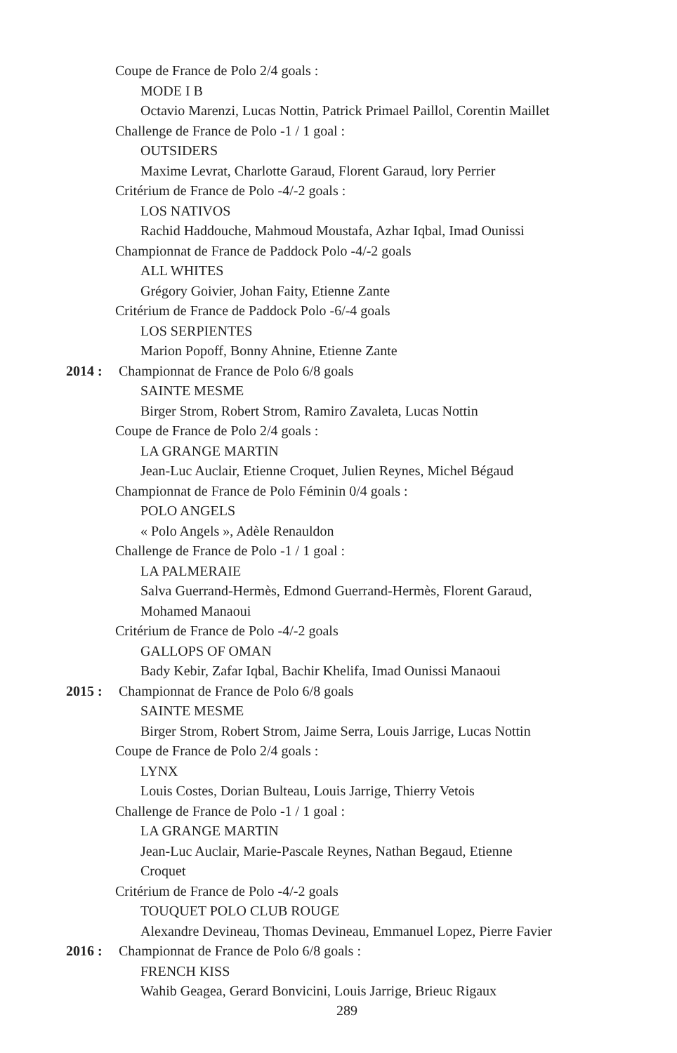Coupe de France de Polo 2/4 goals :
MODE I B
Octavio Marenzi, Lucas Nottin, Patrick Primael Paillol, Corentin Maillet
Challenge de France de Polo -1 / 1 goal :
OUTSIDERS
Maxime Levrat, Charlotte Garaud, Florent Garaud, lory Perrier
Critérium de France de Polo -4/-2 goals :
LOS NATIVOS
Rachid Haddouche, Mahmoud Moustafa, Azhar Iqbal, Imad Ounissi
Championnat de France de Paddock Polo -4/-2 goals
ALL WHITES
Grégory Goivier, Johan Faity, Etienne Zante
Critérium de France de Paddock Polo -6/-4 goals
LOS SERPIENTES
Marion Popoff, Bonny Ahnine, Etienne Zante
2014 : Championnat de France de Polo 6/8 goals
SAINTE MESME
Birger Strom, Robert Strom, Ramiro Zavaleta, Lucas Nottin
Coupe de France de Polo 2/4 goals :
LA GRANGE MARTIN
Jean-Luc Auclair, Etienne Croquet, Julien Reynes, Michel Bégaud
Championnat de France de Polo Féminin 0/4 goals :
POLO ANGELS
« Polo Angels », Adèle Renauldon
Challenge de France de Polo -1 / 1 goal :
LA PALMERAIE
Salva Guerrand-Hermès, Edmond Guerrand-Hermès, Florent Garaud,
Mohamed Manaoui
Critérium de France de Polo -4/-2 goals
GALLOPS OF OMAN
Bady Kebir, Zafar Iqbal, Bachir Khelifa, Imad Ounissi Manaoui
2015 : Championnat de France de Polo 6/8 goals
SAINTE MESME
Birger Strom, Robert Strom, Jaime Serra, Louis Jarrige, Lucas Nottin
Coupe de France de Polo 2/4 goals :
LYNX
Louis Costes, Dorian Bulteau, Louis Jarrige, Thierry Vetois
Challenge de France de Polo -1 / 1 goal :
LA GRANGE MARTIN
Jean-Luc Auclair, Marie-Pascale Reynes, Nathan Begaud, Etienne
Croquet
Critérium de France de Polo -4/-2 goals
TOUQUET POLO CLUB ROUGE
Alexandre Devineau, Thomas Devineau, Emmanuel Lopez, Pierre Favier
2016 : Championnat de France de Polo 6/8 goals :
FRENCH KISS
Wahib Geagea, Gerard Bonvicini, Louis Jarrige, Brieuc Rigaux
289